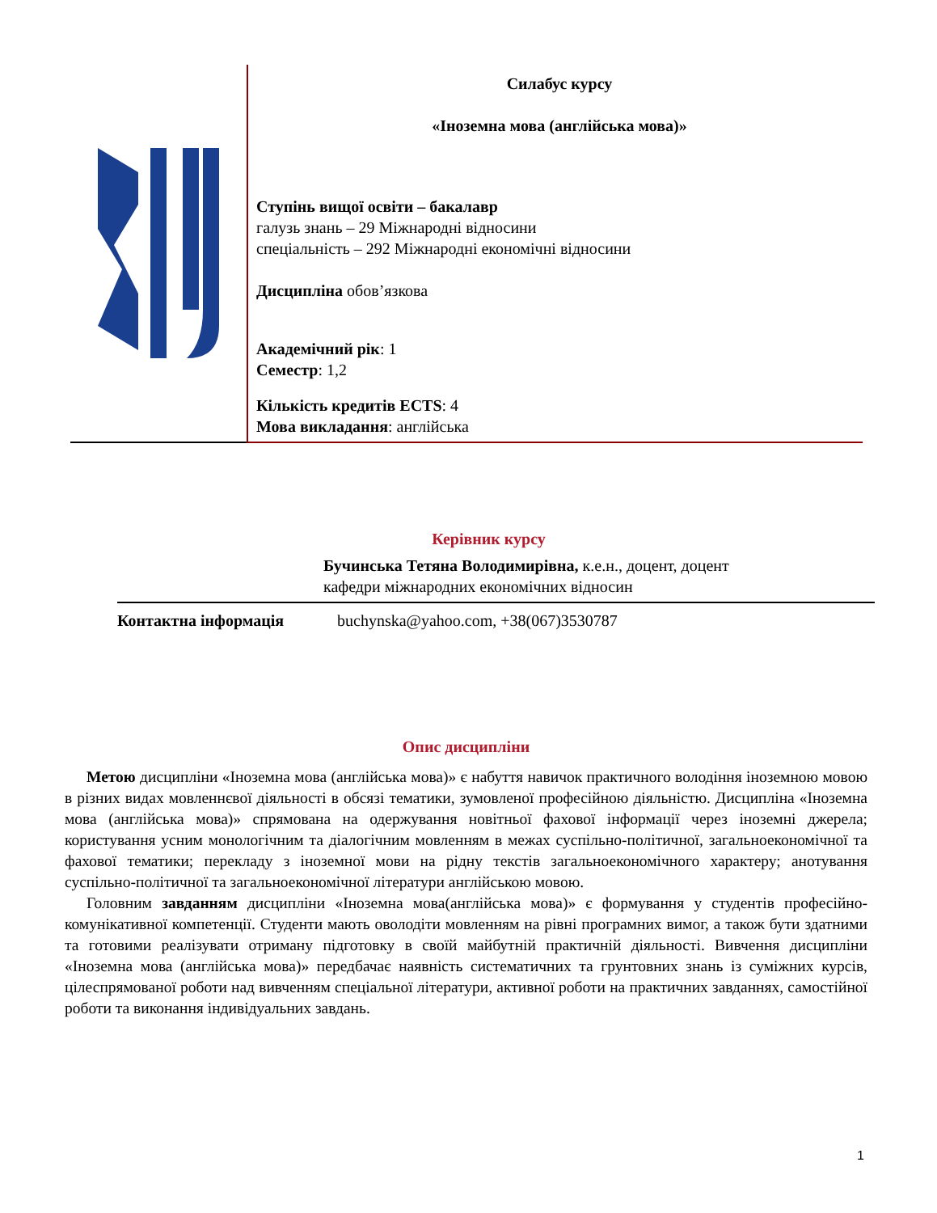Силабус курсу
«Іноземна мова (англійська мова)»
Ступінь вищої освіти – бакалавр
галузь знань – 29 Міжнародні відносини
спеціальність – 292 Міжнародні економічні відносини
Дисципліна обов’язкова
Академічний рік: 1
Семестр: 1,2
Кількість кредитів ECTS: 4
Мова викладання: англійська
Керівник курсу
Бучинська Тетяна Володимирівна, к.е.н., доцент, доцент
кафедри міжнародних економічних відносин
Контактна інформація buchynska@yahoo.com, +38(067)3530787
Опис дисципліни
Метою дисципліни «Іноземна мова (англійська мова)» є набуття навичок практичного володіння іноземною мовою в різних видах мовленнєвої діяльності в обсязі тематики, зумовленої професійною діяльністю. Дисципліна «Іноземна мова (англійська мова)» спрямована на одержування новітньої фахової інформації через іноземні джерела; користування усним монологічним та діалогічним мовленням в межах суспільно-політичної, загальноекономічної та фахової тематики; перекладу з іноземної мови на рідну текстів загальноекономічного характеру; анотування суспільно-політичної та загальноекономічної літератури англійською мовою.
Головним завданням дисципліни «Іноземна мова(англійська мова)» є формування у студентів професійно-комунікативної компетенції. Студенти мають оволодіти мовленням на рівні програмних вимог, а також бути здатними та готовими реалізувати отриману підготовку в своїй майбутній практичній діяльності. Вивчення дисципліни «Іноземна мова (англійська мова)» передбачає наявність систематичних та грунтовних знань із суміжних курсів, цілеспрямованої роботи над вивченням спеціальної літератури, активної роботи на практичних завданнях, самостійної роботи та виконання індивідуальних завдань.
1